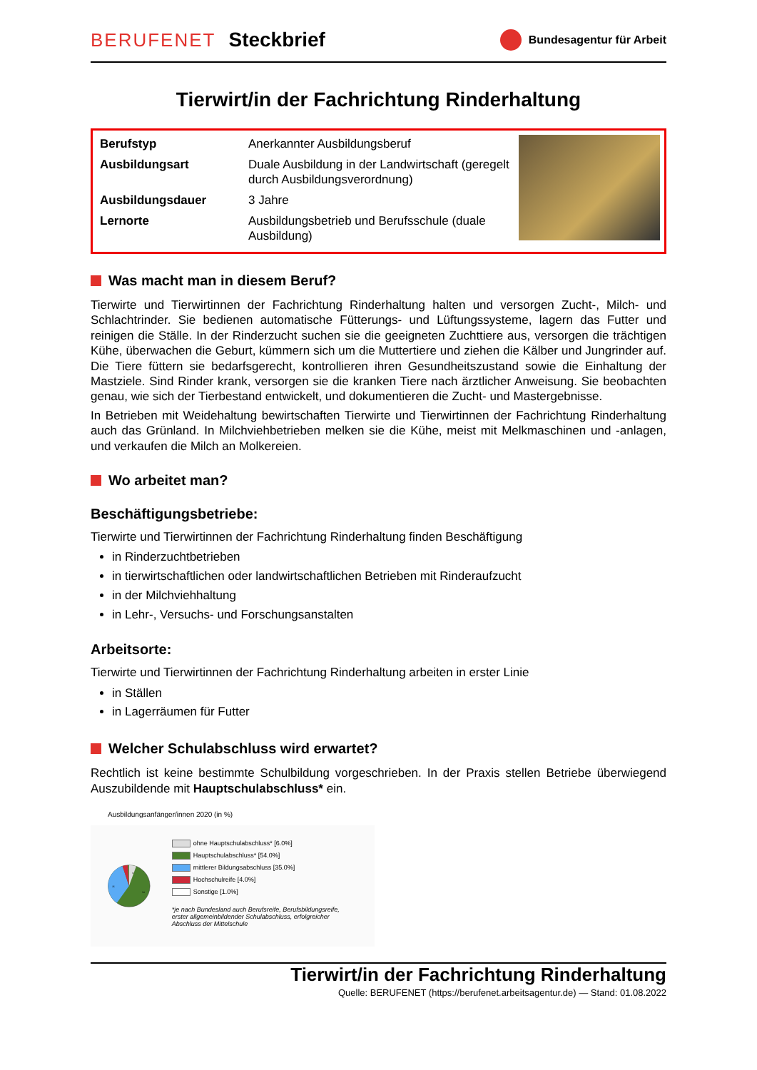BERUFENET Steckbrief
Bundesagentur für Arbeit
Tierwirt/in der Fachrichtung Rinderhaltung
| Berufstyp | Anerkannter Ausbildungsberuf |
| Ausbildungsart | Duale Ausbildung in der Landwirtschaft (geregelt durch Ausbildungsverordnung) |
| Ausbildungsdauer | 3 Jahre |
| Lernorte | Ausbildungsbetrieb und Berufsschule (duale Ausbildung) |
Was macht man in diesem Beruf?
Tierwirte und Tierwirtinnen der Fachrichtung Rinderhaltung halten und versorgen Zucht-, Milch- und Schlachtrinder. Sie bedienen automatische Fütterungs- und Lüftungssysteme, lagern das Futter und reinigen die Ställe. In der Rinderzucht suchen sie die geeigneten Zuchttiere aus, versorgen die trächtigen Kühe, überwachen die Geburt, kümmern sich um die Muttertiere und ziehen die Kälber und Jungrinder auf. Die Tiere füttern sie bedarfsgerecht, kontrollieren ihren Gesundheitszustand sowie die Einhaltung der Mastziele. Sind Rinder krank, versorgen sie die kranken Tiere nach ärztlicher Anweisung. Sie beobachten genau, wie sich der Tierbestand entwickelt, und dokumentieren die Zucht- und Mastergebnisse.
In Betrieben mit Weidehaltung bewirtschaften Tierwirte und Tierwirtinnen der Fachrichtung Rinderhaltung auch das Grünland. In Milchviehbetrieben melken sie die Kühe, meist mit Melkmaschinen und -anlagen, und verkaufen die Milch an Molkereien.
Wo arbeitet man?
Beschäftigungsbetriebe:
Tierwirte und Tierwirtinnen der Fachrichtung Rinderhaltung finden Beschäftigung
in Rinderzuchtbetrieben
in tierwirtschaftlichen oder landwirtschaftlichen Betrieben mit Rinderaufzucht
in der Milchviehhaltung
in Lehr-, Versuchs- und Forschungsanstalten
Arbeitsorte:
Tierwirte und Tierwirtinnen der Fachrichtung Rinderhaltung arbeiten in erster Linie
in Ställen
in Lagerräumen für Futter
Welcher Schulabschluss wird erwartet?
Rechtlich ist keine bestimmte Schulbildung vorgeschrieben. In der Praxis stellen Betriebe überwiegend Auszubildende mit Hauptschulabschluss* ein.
Ausbildungsanfänger/innen 2020 (in %)
6
35
54
ohne Hauptschulabschluss* [6.0%]
Hauptschulabschluss* [54.0%]
mittlerer Bildungsabschluss [35.0%]
Hochschulreife [4.0%]
Sonstige [1.0%]
*je nach Bundesland auch Berufsreife, Berufsbildungsreife, erster allgemeinbildender Schulabschluss, erfolgreicher Abschluss der Mittelschule
Tierwirt/in der Fachrichtung Rinderhaltung
Quelle: BERUFENET (https://berufenet.arbeitsagentur.de) — Stand: 01.08.2022